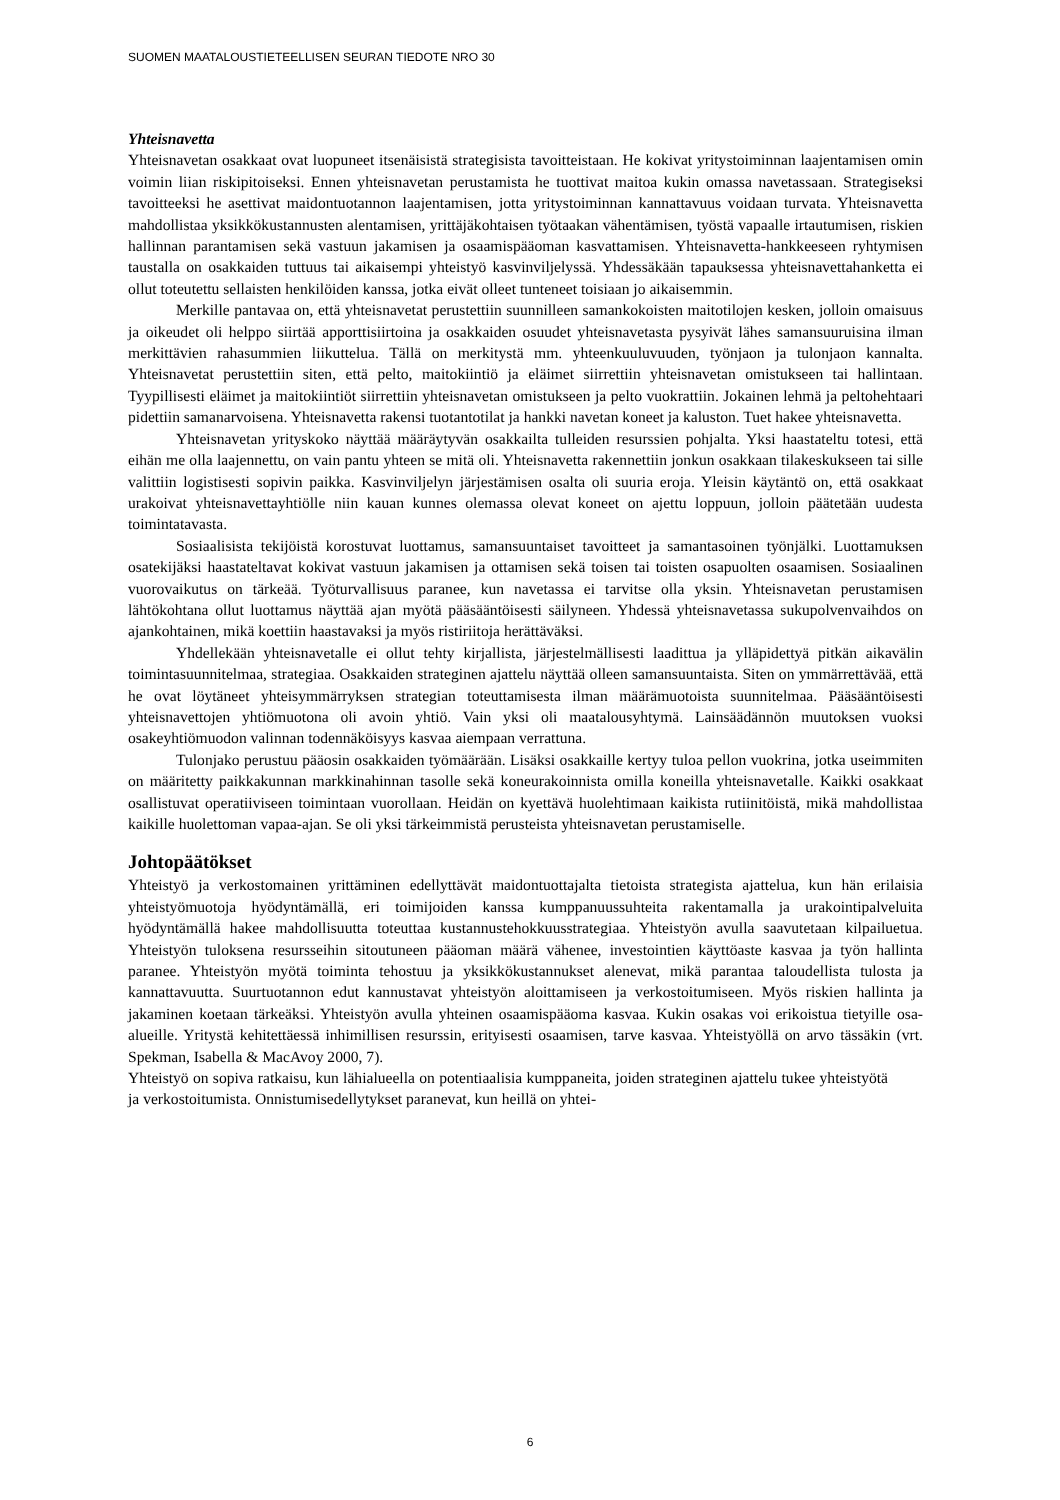SUOMEN MAATALOUSTIETEELLISEN SEURAN TIEDOTE NRO 30
Yhteisnavetta
Yhteisnavetan osakkaat ovat luopuneet itsenäisistä strategisista tavoitteistaan. He kokivat yritystoiminnan laajentamisen omin voimin liian riskipitoiseksi. Ennen yhteisnavetan perustamista he tuottivat maitoa kukin omassa navetassaan. Strategiseksi tavoitteeksi he asettivat maidontuotannon laajentamisen, jotta yritystoiminnan kannattavuus voidaan turvata. Yhteisnavetta mahdollistaa yksikkökustannusten alentamisen, yrittäjäkohtaisen työtaakan vähentämisen, työstä vapaalle irtautumisen, riskien hallinnan parantamisen sekä vastuun jakamisen ja osaamispääoman kasvattamisen. Yhteisnavetta-hankkeeseen ryhtymisen taustalla on osakkaiden tuttuus tai aikaisempi yhteistyö kasvinviljelyssä. Yhdessäkään tapauksessa yhteisnavettahanketta ei ollut toteutettu sellaisten henkilöiden kanssa, jotka eivät olleet tunteneet toisiaan jo aikaisemmin.
Merkille pantavaa on, että yhteisnavetat perustettiin suunnilleen samankokoisten maitotilojen kesken, jolloin omaisuus ja oikeudet oli helppo siirtää apporttisiirtoina ja osakkaiden osuudet yhteisnavetasta pysyivät lähes samansuuruisina ilman merkittävien rahasummien liikuttelua. Tällä on merkitystä mm. yhteenkuuluvuuden, työnjaon ja tulonjaon kannalta. Yhteisnavetat perustettiin siten, että pelto, maitokiintiö ja eläimet siirrettiin yhteisnavetan omistukseen tai hallintaan. Tyypillisesti eläimet ja maitokiintiöt siirrettiin yhteisnavetan omistukseen ja pelto vuokrattiin. Jokainen lehmä ja peltohehtaari pidettiin samanarvoisena. Yhteisnavetta rakensi tuotantotilat ja hankki navetan koneet ja kaluston. Tuet hakee yhteisnavetta.
Yhteisnavetan yrityskoko näyttää määräytyvän osakkailta tulleiden resurssien pohjalta. Yksi haastateltu totesi, että eihän me olla laajennettu, on vain pantu yhteen se mitä oli. Yhteisnavetta rakennettiin jonkun osakkaan tilakeskukseen tai sille valittiin logistisesti sopivin paikka. Kasvinviljelyn järjestämisen osalta oli suuria eroja. Yleisin käytäntö on, että osakkaat urakoivat yhteisnavettayhtiölle niin kauan kunnes olemassa olevat koneet on ajettu loppuun, jolloin päätetään uudesta toimintatavasta.
Sosiaalisista tekijöistä korostuvat luottamus, samansuuntaiset tavoitteet ja samantasoinen työnjälki. Luottamuksen osatekijäksi haastateltavat kokivat vastuun jakamisen ja ottamisen sekä toisen tai toisten osapuolten osaamisen. Sosiaalinen vuorovaikutus on tärkeää. Työturvallisuus paranee, kun navetassa ei tarvitse olla yksin. Yhteisnavetan perustamisen lähtökohtana ollut luottamus näyttää ajan myötä pääsääntöisesti säilyneen. Yhdessä yhteisnavetassa sukupolvenvaihdos on ajankohtainen, mikä koettiin haastavaksi ja myös ristiriitoja herättäväksi.
Yhdellekään yhteisnavetalle ei ollut tehty kirjallista, järjestelmällisesti laadittua ja ylläpidettyä pitkän aikavälin toimintasuunnitelmaa, strategiaa. Osakkaiden strateginen ajattelu näyttää olleen samansuuntaista. Siten on ymmärrettävää, että he ovat löytäneet yhteisymmärryksen strategian toteuttamisesta ilman määrämuotoista suunnitelmaa. Pääsääntöisesti yhteisnavettojen yhtiömuotona oli avoin yhtiö. Vain yksi oli maatalousyhtymä. Lainsäädännön muutoksen vuoksi osakeyhtiömuodon valinnan todennäköisyys kasvaa aiempaan verrattuna.
Tulonjako perustuu pääosin osakkaiden työmäärään. Lisäksi osakkaille kertyy tuloa pellon vuokrina, jotka useimmiten on määritetty paikkakunnan markkinahinnan tasolle sekä koneurakoinnista omilla koneilla yhteisnavetalle. Kaikki osakkaat osallistuvat operatiiviseen toimintaan vuorollaan. Heidän on kyettävä huolehtimaan kaikista rutiinitöistä, mikä mahdollistaa kaikille huolettoman vapaa-ajan. Se oli yksi tärkeimmistä perusteista yhteisnavetan perustamiselle.
Johtopäätökset
Yhteistyö ja verkostomainen yrittäminen edellyttävät maidontuottajalta tietoista strategista ajattelua, kun hän erilaisia yhteistyömuotoja hyödyntämällä, eri toimijoiden kanssa kumppanuussuhteita rakentamalla ja urakointipalveluita hyödyntämällä hakee mahdollisuutta toteuttaa kustannustehokkuusstrategiaa. Yhteistyön avulla saavutetaan kilpailuetua. Yhteistyön tuloksena resursseihin sitoutuneen pääoman määrä vähenee, investointien käyttöaste kasvaa ja työn hallinta paranee. Yhteistyön myötä toiminta tehostuu ja yksikkökustannukset alenevat, mikä parantaa taloudellista tulosta ja kannattavuutta. Suurtuotannon edut kannustavat yhteistyön aloittamiseen ja verkostoitumiseen. Myös riskien hallinta ja jakaminen koetaan tärkeäksi. Yhteistyön avulla yhteinen osaamispääoma kasvaa. Kukin osakas voi erikoistua tietyille osa-alueille. Yritystä kehitettäessä inhimillisen resurssin, erityisesti osaamisen, tarve kasvaa. Yhteistyöllä on arvo tässäkin (vrt. Spekman, Isabella & MacAvoy 2000, 7).
Yhteistyö on sopiva ratkaisu, kun lähialueella on potentiaalisia kumppaneita, joiden strateginen ajattelu tukee yhteistyötä ja verkostoitumista. Onnistumisedellytykset paranevat, kun heillä on yhtei-
6